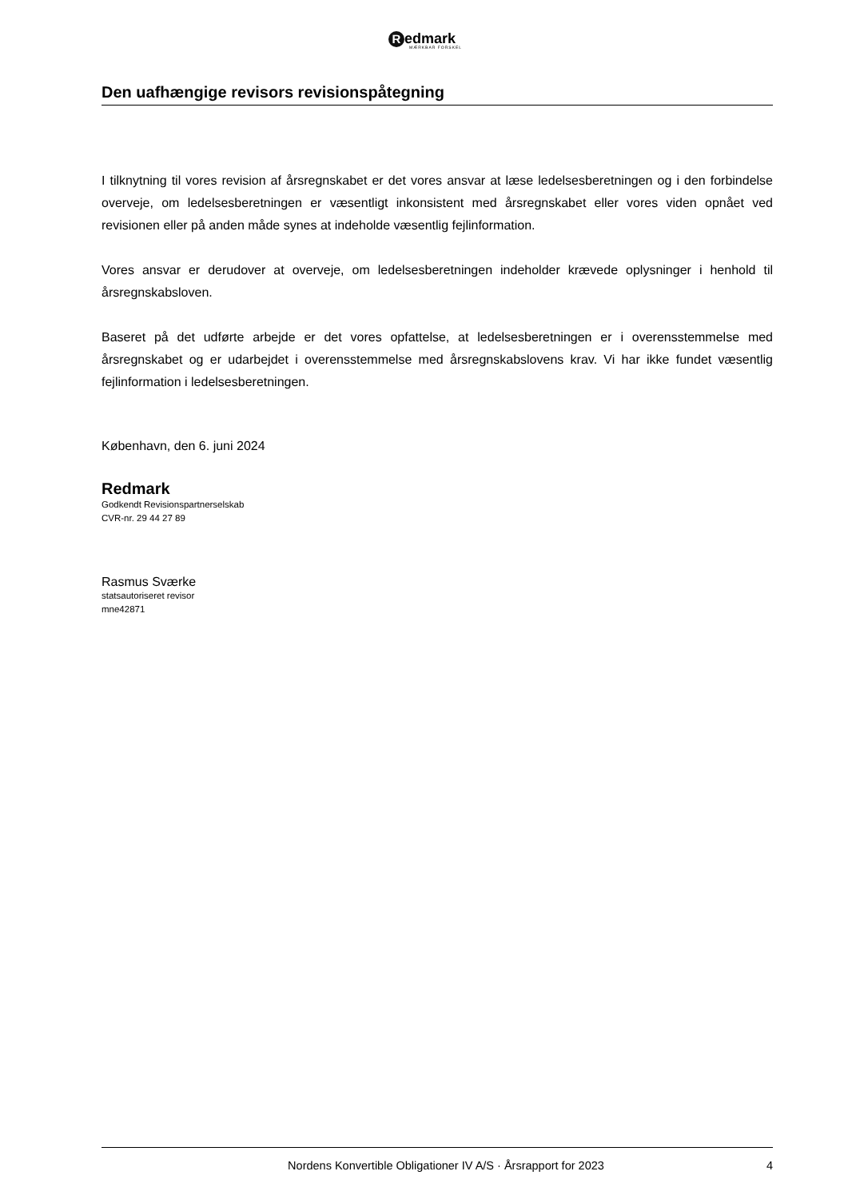Redmark
MÆRKBAR FORSKEL
Den uafhængige revisors revisionspåtegning
I tilknytning til vores revision af årsregnskabet er det vores ansvar at læse ledelsesberetningen og i den forbindelse overveje, om ledelsesberetningen er væsentligt inkonsistent med årsregnskabet eller vores viden opnået ved revisionen eller på anden måde synes at indeholde væsentlig fejlinformation.
Vores ansvar er derudover at overveje, om ledelsesberetningen indeholder krævede oplysninger i henhold til årsregnskabsloven.
Baseret på det udførte arbejde er det vores opfattelse, at ledelsesberetningen er i overensstemmelse med årsregnskabet og er udarbejdet i overensstemmelse med årsregnskabslovens krav. Vi har ikke fundet væsentlig fejlinformation i ledelsesberetningen.
København, den 6. juni 2024
Redmark
Godkendt Revisionspartnerselskab
CVR-nr. 29 44 27 89
Rasmus Sværke
statsautoriseret revisor
mne42871
Nordens Konvertible Obligationer IV A/S · Årsrapport for 2023 4